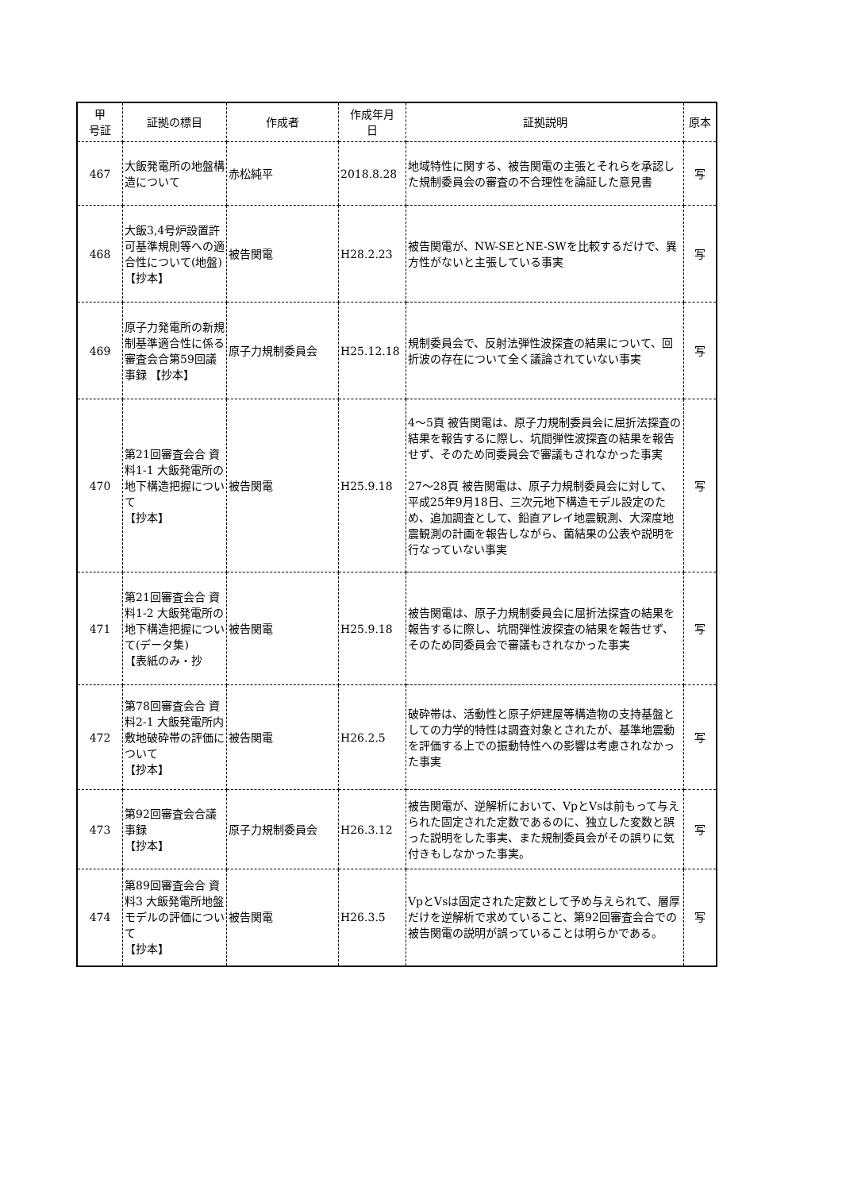| 甲 号証 | 証拠の標目 | 作成者 | 作成年月 日 | 証拠説明 | 原本 |
| --- | --- | --- | --- | --- | --- |
| 467 | 大飯発電所の地盤構造について | 赤松純平 | 2018.8.28 | 地域特性に関する、被告関電の主張とそれらを承認した規制委員会の審査の不合理性を論証した意見書 | 写 |
| 468 | 大飯3,4号炉設置許可基準規則等への適合性について(地盤) 【抄本】 | 被告関電 | H28.2.23 | 被告関電が、NW-SEとNE-SWを比較するだけで、異方性がないと主張している事実 | 写 |
| 469 | 原子力発電所の新規制基準適合性に係る審査会合第59回議事録 【抄本】 | 原子力規制委員会 | H25.12.18 | 規制委員会で、反射法弾性波探査の結果について、回折波の存在について全く議論されていない事実 | 写 |
| 470 | 第21回審査会合 資料1-1 大飯発電所の地下構造把握について 【抄本】 | 被告関電 | H25.9.18 | 4〜5頁 被告関電は、原子力規制委員会に屈折法探査の結果を報告するに際し、坑間弾性波探査の結果を報告せず、そのため同委員会で審議もされなかった事実 27〜28頁 被告関電は、原子力規制委員会に対して、平成25年9月18日、三次元地下構造モデル設定のため、追加調査として、鉛直アレイ地震観測、大深度地震観測の計画を報告しながら、菌結果の公表や説明を行なっていない事実 | 写 |
| 471 | 第21回審査会合 資料1-2 大飯発電所の地下構造把握について(データ集) 【表紙のみ・抄 | 被告関電 | H25.9.18 | 被告関電は、原子力規制委員会に屈折法探査の結果を報告するに際し、坑間弾性波探査の結果を報告せず、そのため同委員会で審議もされなかった事実 | 写 |
| 472 | 第78回審査会合 資料2-1 大飯発電所内敷地破砕帯の評価について 【抄本】 | 被告関電 | H26.2.5 | 破砕帯は、活動性と原子炉建屋等構造物の支持基盤としての力学的特性は調査対象とされたが、基準地震動を評価する上での振動特性への影響は考慮されなかった事実 | 写 |
| 473 | 第92回審査会合議事録 【抄本】 | 原子力規制委員会 | H26.3.12 | 被告関電が、逆解析において、VpとVsは前もって与えられた固定された定数であるのに、独立した変数と誤った説明をした事実、また規制委員会がその誤りに気付きもしなかった事実。 | 写 |
| 474 | 第89回審査会合 資料3 大飯発電所地盤モデルの評価について 【抄本】 | 被告関電 | H26.3.5 | VpとVsは固定された定数として予め与えられて、層厚だけを逆解析で求めていること、第92回審査会合での被告関電の説明が誤っていることは明らかである。 | 写 |